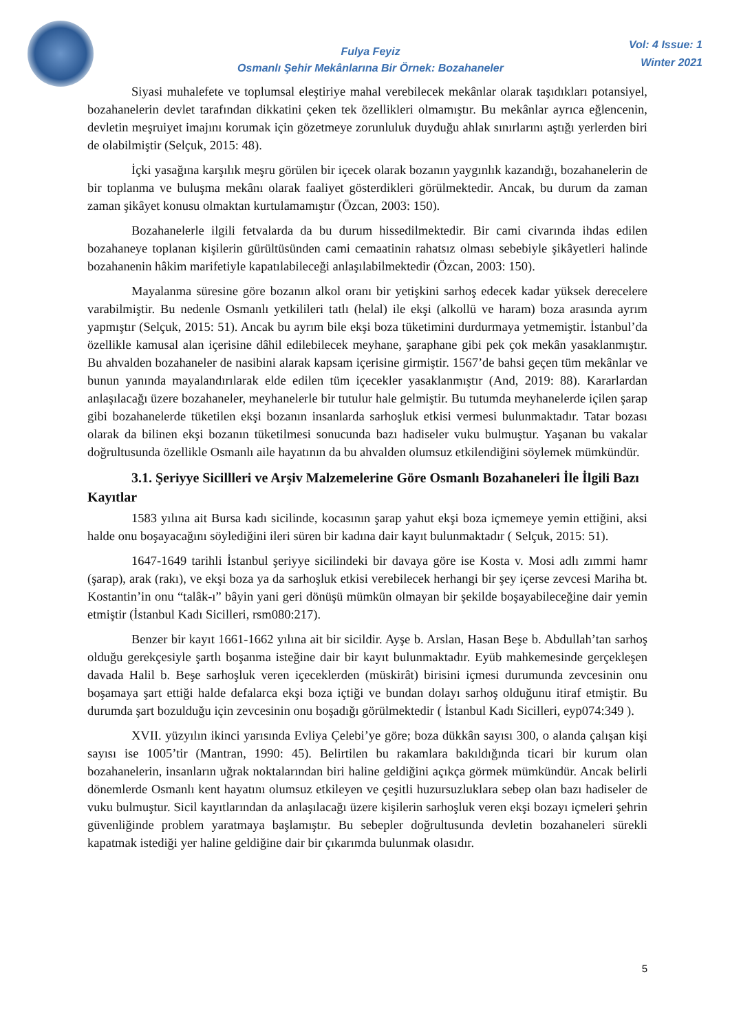Fulya Feyiz
Osmanlı Şehir Mekânlarına Bir Örnek: Bozahaneler
Vol: 4 Issue: 1
Winter 2021
Siyasi muhalefete ve toplumsal eleştiriye mahal verebilecek mekânlar olarak taşıdıkları potansiyel, bozahanelerin devlet tarafından dikkatini çeken tek özellikleri olmamıştır. Bu mekânlar ayrıca eğlencenin, devletin meşruiyet imajını korumak için gözetmeye zorunluluk duyduğu ahlak sınırlarını aştığı yerlerden biri de olabilmiştir (Selçuk, 2015: 48).
İçki yasağına karşılık meşru görülen bir içecek olarak bozanın yaygınlık kazandığı, bozahanelerin de bir toplanma ve buluşma mekânı olarak faaliyet gösterdikleri görülmektedir. Ancak, bu durum da zaman zaman şikâyet konusu olmaktan kurtulamamıştır (Özcan, 2003: 150).
Bozahanelerle ilgili fetvalarda da bu durum hissedilmektedir. Bir cami civarında ihdas edilen bozahaneye toplanan kişilerin gürültüsünden cami cemaatinin rahatsız olması sebebiyle şikâyetleri halinde bozahanenin hâkim marifetiyle kapatılabileceği anlaşılabilmektedir (Özcan, 2003: 150).
Mayalanma süresine göre bozanın alkol oranı bir yetişkini sarhoş edecek kadar yüksek derecelere varabilmiştir. Bu nedenle Osmanlı yetkilileri tatlı (helal) ile ekşi (alkollü ve haram) boza arasında ayrım yapmıştır (Selçuk, 2015: 51). Ancak bu ayrım bile ekşi boza tüketimini durdurmaya yetmemiştir. İstanbul’da özellikle kamusal alan içerisine dâhil edilebilecek meyhane, şaraphane gibi pek çok mekân yasaklanmıştır. Bu ahvalden bozahaneler de nasibini alarak kapsam içerisine girmiştir. 1567’de bahsi geçen tüm mekânlar ve bunun yanında mayalandırılarak elde edilen tüm içecekler yasaklanmıştır (And, 2019: 88). Kararlardan anlaşılacağı üzere bozahaneler, meyhanelerle bir tutulur hale gelmiştir. Bu tutumda meyhanelerde içilen şarap gibi bozahanelerde tüketilen ekşi bozanın insanlarda sarhoşluk etkisi vermesi bulunmaktadır. Tatar bozası olarak da bilinen ekşi bozanın tüketilmesi sonucunda bazı hadiseler vuku bulmuştur. Yaşanan bu vakalar doğrultusunda özellikle Osmanlı aile hayatının da bu ahvalden olumsuz etkilendiğini söylemek mümkündür.
3.1. Şeriyye Sicillleri ve Arşiv Malzemelerine Göre Osmanlı Bozahaneleri İle İlgili Bazı Kayıtlar
1583 yılına ait Bursa kadı sicilinde, kocasının şarap yahut ekşi boza içmemeye yemin ettiğini, aksi halde onu boşayacağını söylediğini ileri süren bir kadına dair kayıt bulunmaktadır ( Selçuk, 2015: 51).
1647-1649 tarihli İstanbul şeriyye sicilindeki bir davaya göre ise Kosta v. Mosi adlı zımmi hamr (şarap), arak (rakı), ve ekşi boza ya da sarhoşluk etkisi verebilecek herhangi bir şey içerse zevcesi Mariha bt. Kostantin’in onu “talâk-ı” bâyin yani geri dönüşü mümkün olmayan bir şekilde boşayabileceğine dair yemin etmiştir (İstanbul Kadı Sicilleri, rsm080:217).
Benzer bir kayıt 1661-1662 yılına ait bir sicildir. Ayşe b. Arslan, Hasan Beşe b. Abdullah’tan sarhoş olduğu gerekçesiyle şartlı boşanma isteğine dair bir kayıt bulunmaktadır. Eyüb mahkemesinde gerçekleşen davada Halil b. Beşe sarhoşluk veren içeceklerden (müskirât) birisini içmesi durumunda zevcesinin onu boşamaya şart ettiği halde defalarca ekşi boza içtiği ve bundan dolayı sarhoş olduğunu itiraf etmiştir. Bu durumda şart bozulduğu için zevcesinin onu boşadığı görülmektedir ( İstanbul Kadı Sicilleri, eyp074:349 ).
XVII. yüzyılın ikinci yarısında Evliya Çelebi’ye göre; boza dükkân sayısı 300, o alanda çalışan kişi sayısı ise 1005’tir (Mantran, 1990: 45). Belirtilen bu rakamlara bakıldığında ticari bir kurum olan bozahanelerin, insanların uğrak noktalarından biri haline geldiğini açıkça görmek mümkündür. Ancak belirli dönemlerde Osmanlı kent hayatını olumsuz etkileyen ve çeşitli huzursuzluklara sebep olan bazı hadiseler de vuku bulmuştur. Sicil kayıtlarından da anlaşılacağı üzere kişilerin sarhoşluk veren ekşi bozayı içmeleri şehrin güvenliğinde problem yaratmaya başlamıştır. Bu sebepler doğrultusunda devletin bozahaneleri sürekli kapatmak istediği yer haline geldiğine dair bir çıkarımda bulunmak olasıdır.
5